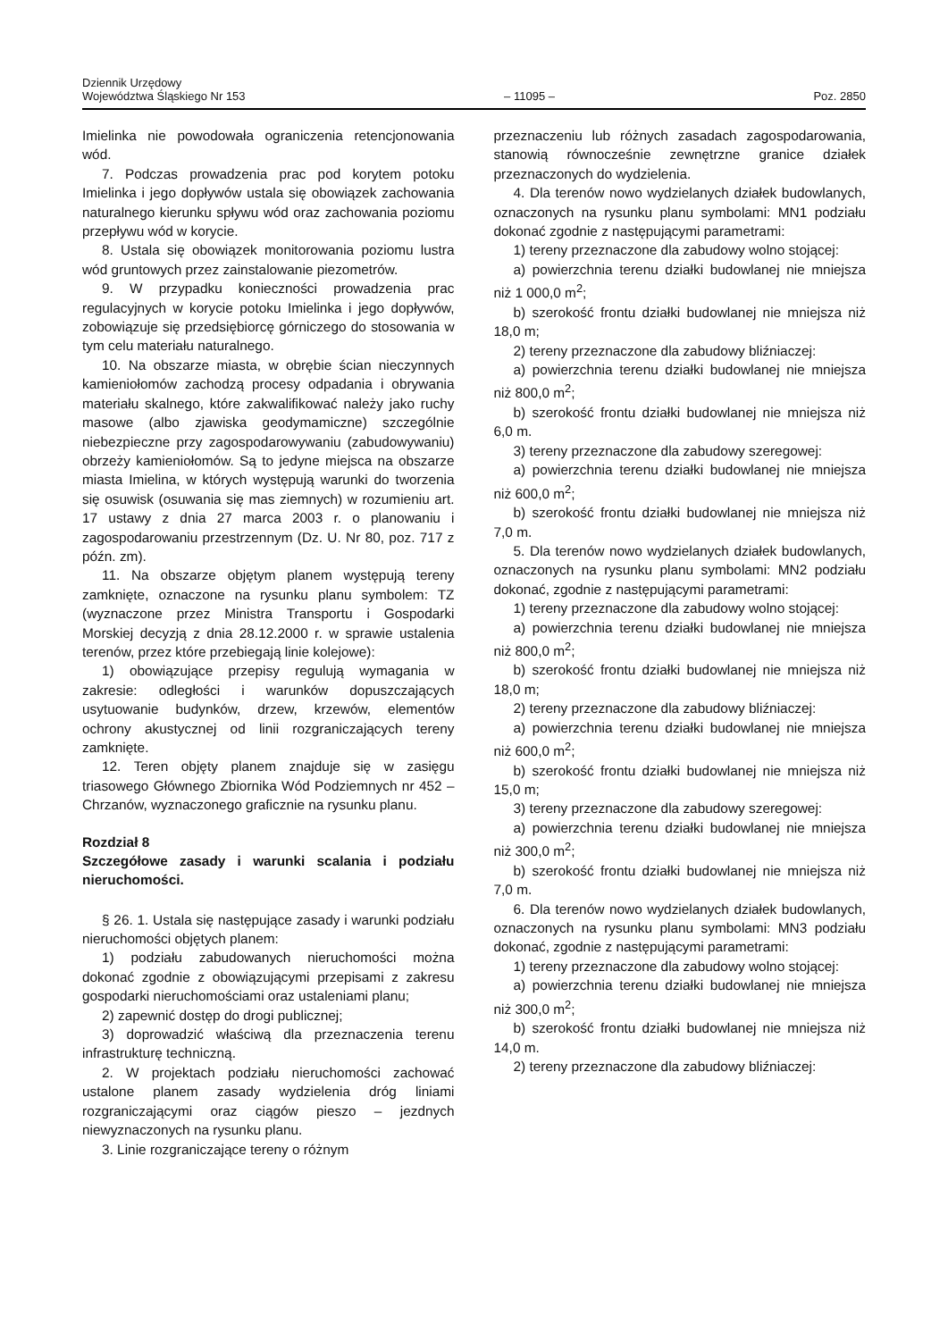Dziennik Urzędowy
Województwa Śląskiego Nr 153
– 11095 –
Poz. 2850
Imielinka nie powodowała ograniczenia retencjonowania wód.
7. Podczas prowadzenia prac pod korytem potoku Imielinka i jego dopływów ustala się obowiązek zachowania naturalnego kierunku spływu wód oraz zachowania poziomu przepływu wód w korycie.
8. Ustala się obowiązek monitorowania poziomu lustra wód gruntowych przez zainstalowanie piezometrów.
9. W przypadku konieczności prowadzenia prac regulacyjnych w korycie potoku Imielinka i jego dopływów, zobowiązuje się przedsiębiorcę górniczego do stosowania w tym celu materiału naturalnego.
10. Na obszarze miasta, w obrębie ścian nieczynnych kamieniołomów zachodzą procesy odpadania i obrywania materiału skalnego, które zakwalifikować należy jako ruchy masowe (albo zjawiska geodymamiczne) szczególnie niebezpieczne przy zagospodarowywaniu (zabudowywaniu) obrzeży kamieniołomów. Są to jedyne miejsca na obszarze miasta Imielina, w których występują warunki do tworzenia się osuwisk (osuwania się mas ziemnych) w rozumieniu art. 17 ustawy z dnia 27 marca 2003 r. o planowaniu i zagospodarowaniu przestrzennym (Dz. U. Nr 80, poz. 717 z późn. zm).
11. Na obszarze objętym planem występują tereny zamknięte, oznaczone na rysunku planu symbolem: TZ (wyznaczone przez Ministra Transportu i Gospodarki Morskiej decyzją z dnia 28.12.2000 r. w sprawie ustalenia terenów, przez które przebiegają linie kolejowe):
1) obowiązujące przepisy regulują wymagania w zakresie: odległości i warunków dopuszczających usytuowanie budynków, drzew, krzewów, elementów ochrony akustycznej od linii rozgraniczających tereny zamknięte.
12. Teren objęty planem znajduje się w zasięgu triasowego Głównego Zbiornika Wód Podziemnych nr 452 – Chrzanów, wyznaczonego graficznie na rysunku planu.
Rozdział 8
Szczegółowe zasady i warunki scalania i podziału nieruchomości.
§ 26. 1. Ustala się następujące zasady i warunki podziału nieruchomości objętych planem:
1) podziału zabudowanych nieruchomości można dokonać zgodnie z obowiązującymi przepisami z zakresu gospodarki nieruchomościami oraz ustaleniami planu;
2) zapewnić dostęp do drogi publicznej;
3) doprowadzić właściwą dla przeznaczenia terenu infrastrukturę techniczną.
2. W projektach podziału nieruchomości zachować ustalone planem zasady wydzielenia dróg liniami rozgraniczającymi oraz ciągów pieszo – jezdnych niewyznaczonych na rysunku planu.
3. Linie rozgraniczające tereny o różnym
przeznaczeniu lub różnych zasadach zagospodarowania, stanowią równocześnie zewnętrzne granice działek przeznaczonych do wydzielenia.
4. Dla terenów nowo wydzielanych działek budowlanych, oznaczonych na rysunku planu symbolami: MN1 podziału dokonać zgodnie z następującymi parametrami:
1) tereny przeznaczone dla zabudowy wolno stojącej:
a) powierzchnia terenu działki budowlanej nie mniejsza niż 1 000,0 m<sup>2</sup>;
b) szerokość frontu działki budowlanej nie mniejsza niż 18,0 m;
2) tereny przeznaczone dla zabudowy bliźniaczej:
a) powierzchnia terenu działki budowlanej nie mniejsza niż 800,0 m<sup>2</sup>;
b) szerokość frontu działki budowlanej nie mniejsza niż 6,0 m.
3) tereny przeznaczone dla zabudowy szeregowej:
a) powierzchnia terenu działki budowlanej nie mniejsza niż 600,0 m<sup>2</sup>;
b) szerokość frontu działki budowlanej nie mniejsza niż 7,0 m.
5. Dla terenów nowo wydzielanych działek budowlanych, oznaczonych na rysunku planu symbolami: MN2 podziału dokonać, zgodnie z następującymi parametrami:
1) tereny przeznaczone dla zabudowy wolno stojącej:
a) powierzchnia terenu działki budowlanej nie mniejsza niż 800,0 m<sup>2</sup>;
b) szerokość frontu działki budowlanej nie mniejsza niż 18,0 m;
2) tereny przeznaczone dla zabudowy bliźniaczej:
a) powierzchnia terenu działki budowlanej nie mniejsza niż 600,0 m<sup>2</sup>;
b) szerokość frontu działki budowlanej nie mniejsza niż 15,0 m;
3) tereny przeznaczone dla zabudowy szeregowej:
a) powierzchnia terenu działki budowlanej nie mniejsza niż 300,0 m<sup>2</sup>;
b) szerokość frontu działki budowlanej nie mniejsza niż 7,0 m.
6. Dla terenów nowo wydzielanych działek budowlanych, oznaczonych na rysunku planu symbolami: MN3 podziału dokonać, zgodnie z następującymi parametrami:
1) tereny przeznaczone dla zabudowy wolno stojącej:
a) powierzchnia terenu działki budowlanej nie mniejsza niż 300,0 m<sup>2</sup>;
b) szerokość frontu działki budowlanej nie mniejsza niż 14,0 m.
2) tereny przeznaczone dla zabudowy bliźniaczej: